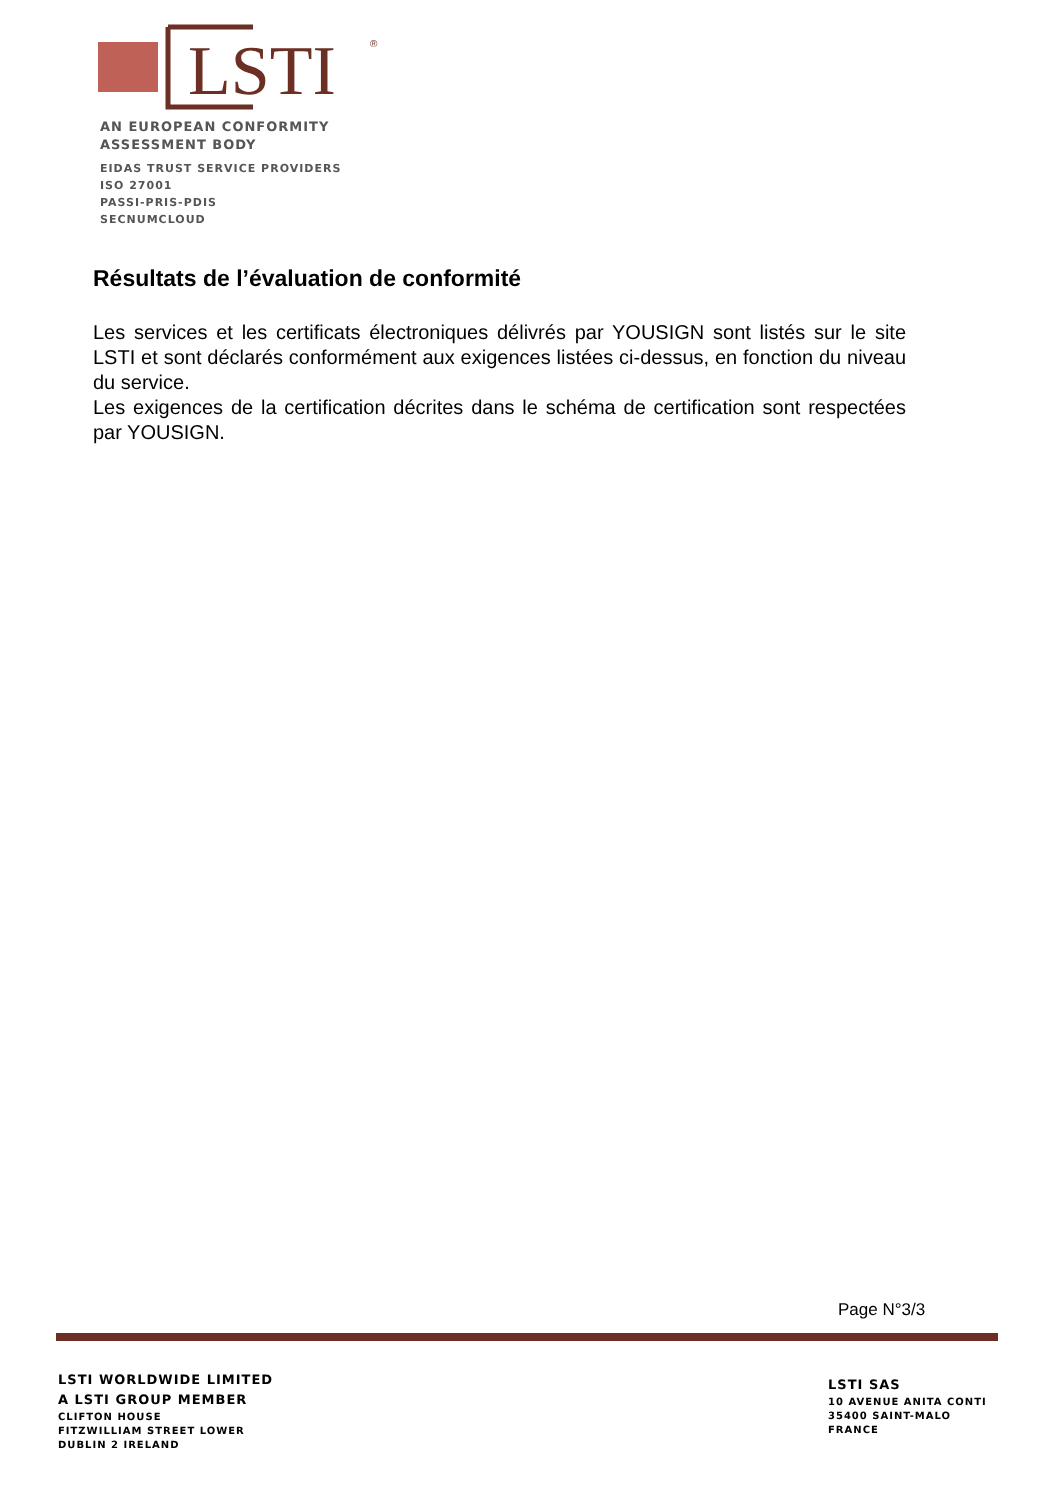LSTI
®
AN EUROPEAN CONFORMITY
ASSESSMENT BODY
EIDAS TRUST SERVICE PROVIDERS
ISO 27001
PASSI-PRIS-PDIS
SECNUMCLOUD
Résultats de l’évaluation de conformité
Les services et les certificats électroniques délivrés par YOUSIGN sont listés sur le site LSTI et sont déclarés conformément aux exigences listées ci-dessus, en fonction du niveau du service.
Les exigences de la certification décrites dans le schéma de certification sont respectées par YOUSIGN.
Page N°3/3
LSTI WORLDWIDE LIMITED
A LSTI GROUP MEMBER
CLIFTON HOUSE
FITZWILLIAM STREET LOWER
DUBLIN 2 IRELAND
LSTI SAS
10 AVENUE ANITA CONTI
35400 SAINT-MALO
FRANCE